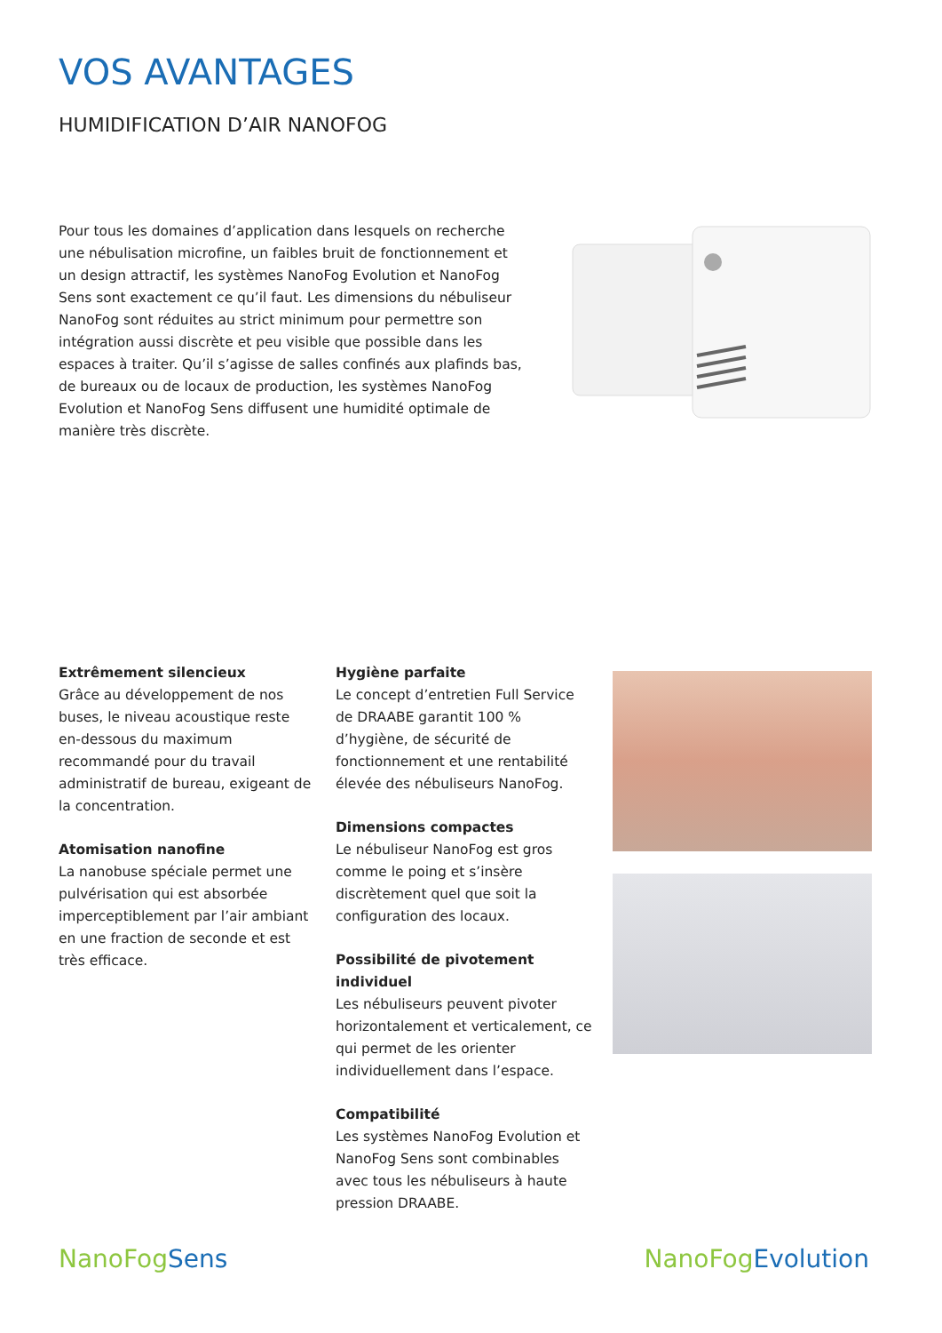VOS AVANTAGES
HUMIDIFICATION D’AIR NANOFOG
Pour tous les domaines d’application dans lesquels on recherche une nébulisation microfine, un faibles bruit de fonctionnement et un design attractif, les systèmes NanoFog Evolution et NanoFog Sens sont exactement ce qu’il faut. Les dimensions du nébuliseur NanoFog sont réduites au strict minimum pour permettre son intégration aussi discrète et peu visible que possible dans les espaces à traiter. Qu’il s’agisse de salles confinés aux plafinds bas, de bureaux ou de locaux de production, les systèmes NanoFog Evolution et NanoFog Sens diffusent une humidité optimale de manière très discrète.
Extrêmement silencieux
Grâce au développement de nos buses, le niveau acoustique reste en-dessous du maximum recommandé pour du travail administratif de bureau, exigeant de la concentration.
Atomisation nanofine
La nanobuse spéciale permet une pulvé­risation qui est absorbée imperceptible­ment par l’air ambiant en une fraction de seconde et est très efficace.
Hygiène parfaite
Le concept d’entretien Full Service de DRAABE garantit 100 % d’hygiène, de sécurité de fonctionnement et une renta­bilité élevée des nébuliseurs NanoFog.
Dimensions compactes
Le nébuliseur NanoFog est gros comme le poing et s’insère discrètement quel que soit la configuration des locaux.
Possibilité de pivotement individuel
Les nébuliseurs peuvent pivoter horizon­talement et verticalement, ce qui permet de les orienter individuellement dans l’espace.
Compatibilité
Les systèmes NanoFog Evolution et NanoFog Sens sont combinables avec tous les nébuliseurs à haute pression DRAABE.
NanoFog Sens NanoFog Evolution